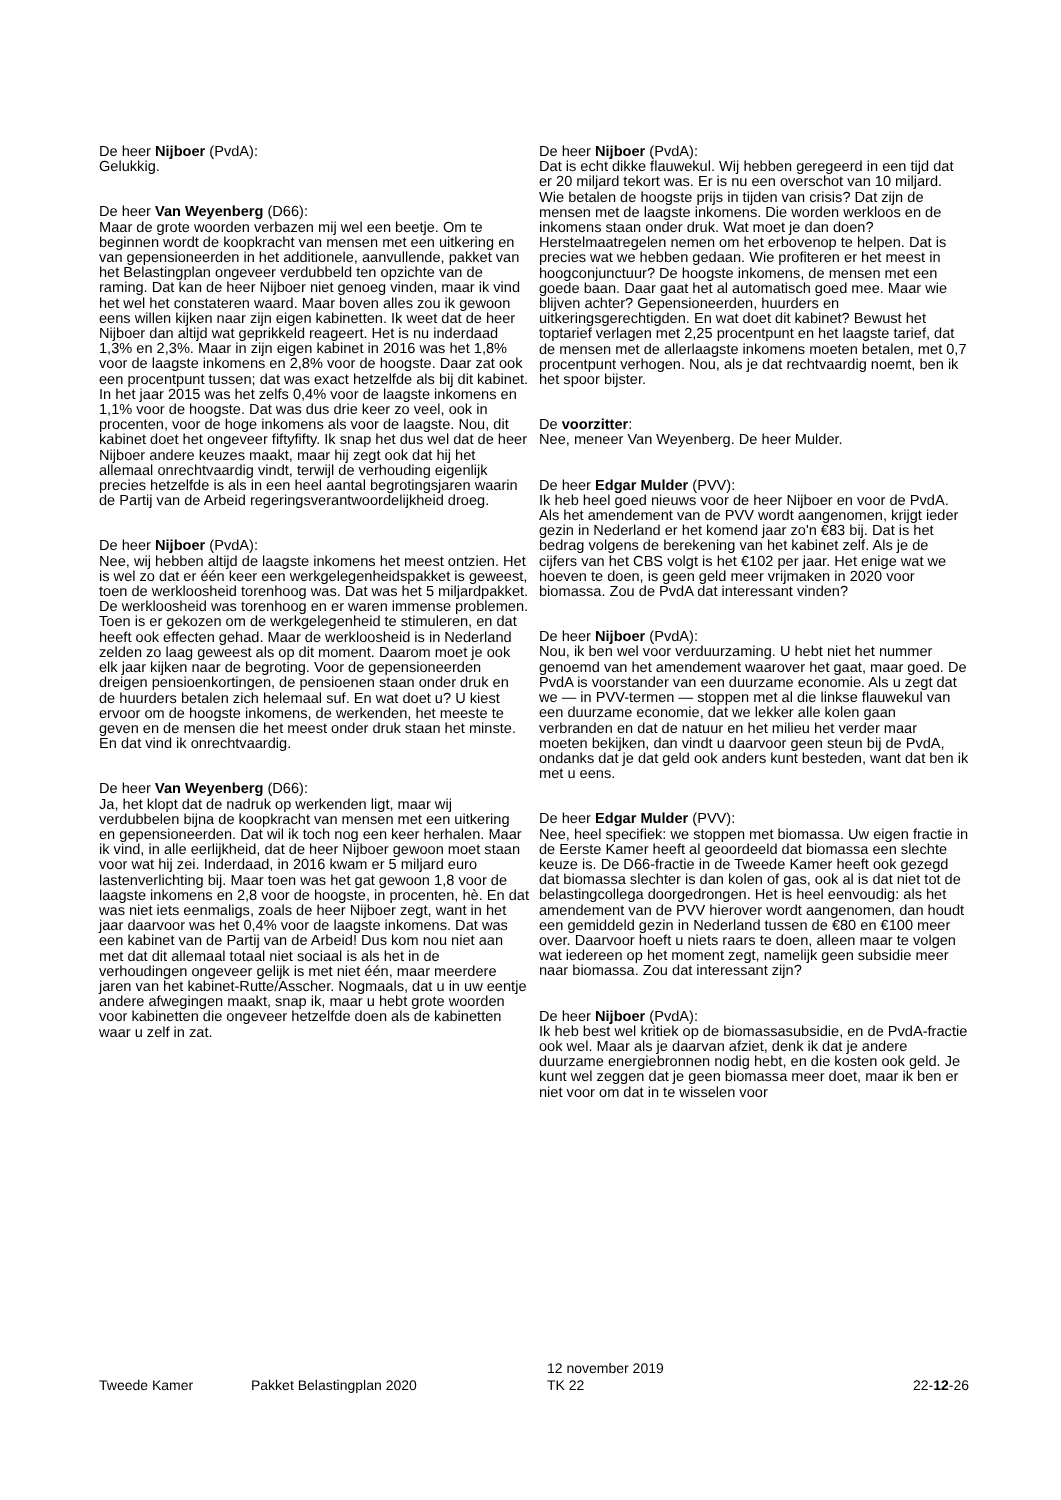De heer Nijboer (PvdA):
Gelukkig.
De heer Van Weyenberg (D66):
Maar de grote woorden verbazen mij wel een beetje. Om te beginnen wordt de koopkracht van mensen met een uitkering en van gepensioneerden in het additionele, aanvullende, pakket van het Belastingplan ongeveer verdubbeld ten opzichte van de raming. Dat kan de heer Nijboer niet genoeg vinden, maar ik vind het wel het constateren waard. Maar boven alles zou ik gewoon eens willen kijken naar zijn eigen kabinetten. Ik weet dat de heer Nijboer dan altijd wat geprikkeld reageert. Het is nu inderdaad 1,3% en 2,3%. Maar in zijn eigen kabinet in 2016 was het 1,8% voor de laagste inkomens en 2,8% voor de hoogste. Daar zat ook een procentpunt tussen; dat was exact hetzelfde als bij dit kabinet. In het jaar 2015 was het zelfs 0,4% voor de laagste inkomens en 1,1% voor de hoogste. Dat was dus drie keer zo veel, ook in procenten, voor de hoge inkomens als voor de laagste. Nou, dit kabinet doet het ongeveer fiftyfifty. Ik snap het dus wel dat de heer Nijboer andere keuzes maakt, maar hij zegt ook dat hij het allemaal onrechtvaardig vindt, terwijl de verhouding eigenlijk precies hetzelfde is als in een heel aantal begrotingsjaren waarin de Partij van de Arbeid regeringsverantwoordelijkheid droeg.
De heer Nijboer (PvdA):
Nee, wij hebben altijd de laagste inkomens het meest ontzien. Het is wel zo dat er één keer een werkgelegenheidspakket is geweest, toen de werkloosheid torenhoog was. Dat was het 5 miljardpakket. De werkloosheid was torenhoog en er waren immense problemen. Toen is er gekozen om de werkgelegenheid te stimuleren, en dat heeft ook effecten gehad. Maar de werkloosheid is in Nederland zelden zo laag geweest als op dit moment. Daarom moet je ook elk jaar kijken naar de begroting. Voor de gepensioneerden dreigen pensioenkortingen, de pensioenen staan onder druk en de huurders betalen zich helemaal suf. En wat doet u? U kiest ervoor om de hoogste inkomens, de werkenden, het meeste te geven en de mensen die het meest onder druk staan het minste. En dat vind ik onrechtvaardig.
De heer Van Weyenberg (D66):
Ja, het klopt dat de nadruk op werkenden ligt, maar wij verdubbelen bijna de koopkracht van mensen met een uitkering en gepensioneerden. Dat wil ik toch nog een keer herhalen. Maar ik vind, in alle eerlijkheid, dat de heer Nijboer gewoon moet staan voor wat hij zei. Inderdaad, in 2016 kwam er 5 miljard euro lastenverlichting bij. Maar toen was het gat gewoon 1,8 voor de laagste inkomens en 2,8 voor de hoogste, in procenten, hè. En dat was niet iets eenmaligs, zoals de heer Nijboer zegt, want in het jaar daarvoor was het 0,4% voor de laagste inkomens. Dat was een kabinet van de Partij van de Arbeid! Dus kom nou niet aan met dat dit allemaal totaal niet sociaal is als het in de verhoudingen ongeveer gelijk is met niet één, maar meerdere jaren van het kabinet-Rutte/Asscher. Nogmaals, dat u in uw eentje andere afwegingen maakt, snap ik, maar u hebt grote woorden voor kabinetten die ongeveer hetzelfde doen als de kabinetten waar u zelf in zat.
De heer Nijboer (PvdA):
Dat is echt dikke flauwekul. Wij hebben geregeerd in een tijd dat er 20 miljard tekort was. Er is nu een overschot van 10 miljard. Wie betalen de hoogste prijs in tijden van crisis? Dat zijn de mensen met de laagste inkomens. Die worden werkloos en de inkomens staan onder druk. Wat moet je dan doen? Herstelmaatregelen nemen om het erbovenop te helpen. Dat is precies wat we hebben gedaan. Wie profiteren er het meest in hoogconjunctuur? De hoogste inkomens, de mensen met een goede baan. Daar gaat het al automatisch goed mee. Maar wie blijven achter? Gepensioneerden, huurders en uitkeringsgerechtigden. En wat doet dit kabinet? Bewust het toptarief verlagen met 2,25 procentpunt en het laagste tarief, dat de mensen met de allerlaagste inkomens moeten betalen, met 0,7 procentpunt verhogen. Nou, als je dat rechtvaardig noemt, ben ik het spoor bijster.
De voorzitter:
Nee, meneer Van Weyenberg. De heer Mulder.
De heer Edgar Mulder (PVV):
Ik heb heel goed nieuws voor de heer Nijboer en voor de PvdA. Als het amendement van de PVV wordt aangenomen, krijgt ieder gezin in Nederland er het komend jaar zo'n €83 bij. Dat is het bedrag volgens de berekening van het kabinet zelf. Als je de cijfers van het CBS volgt is het €102 per jaar. Het enige wat we hoeven te doen, is geen geld meer vrijmaken in 2020 voor biomassa. Zou de PvdA dat interessant vinden?
De heer Nijboer (PvdA):
Nou, ik ben wel voor verduurzaming. U hebt niet het nummer genoemd van het amendement waarover het gaat, maar goed. De PvdA is voorstander van een duurzame economie. Als u zegt dat we — in PVV-termen — stoppen met al die linkse flauwekul van een duurzame economie, dat we lekker alle kolen gaan verbranden en dat de natuur en het milieu het verder maar moeten bekijken, dan vindt u daarvoor geen steun bij de PvdA, ondanks dat je dat geld ook anders kunt besteden, want dat ben ik met u eens.
De heer Edgar Mulder (PVV):
Nee, heel specifiek: we stoppen met biomassa. Uw eigen fractie in de Eerste Kamer heeft al geoordeeld dat biomassa een slechte keuze is. De D66-fractie in de Tweede Kamer heeft ook gezegd dat biomassa slechter is dan kolen of gas, ook al is dat niet tot de belastingcollega doorgedrongen. Het is heel eenvoudig: als het amendement van de PVV hierover wordt aangenomen, dan houdt een gemiddeld gezin in Nederland tussen de €80 en €100 meer over. Daarvoor hoeft u niets raars te doen, alleen maar te volgen wat iedereen op het moment zegt, namelijk geen subsidie meer naar biomassa. Zou dat interessant zijn?
De heer Nijboer (PvdA):
Ik heb best wel kritiek op de biomassasubsidie, en de PvdA-fractie ook wel. Maar als je daarvan afziet, denk ik dat je andere duurzame energiebronnen nodig hebt, en die kosten ook geld. Je kunt wel zeggen dat je geen biomassa meer doet, maar ik ben er niet voor om dat in te wisselen voor
Tweede Kamer Pakket Belastingplan 2020 12 november 2019
TK 22 22-12-26